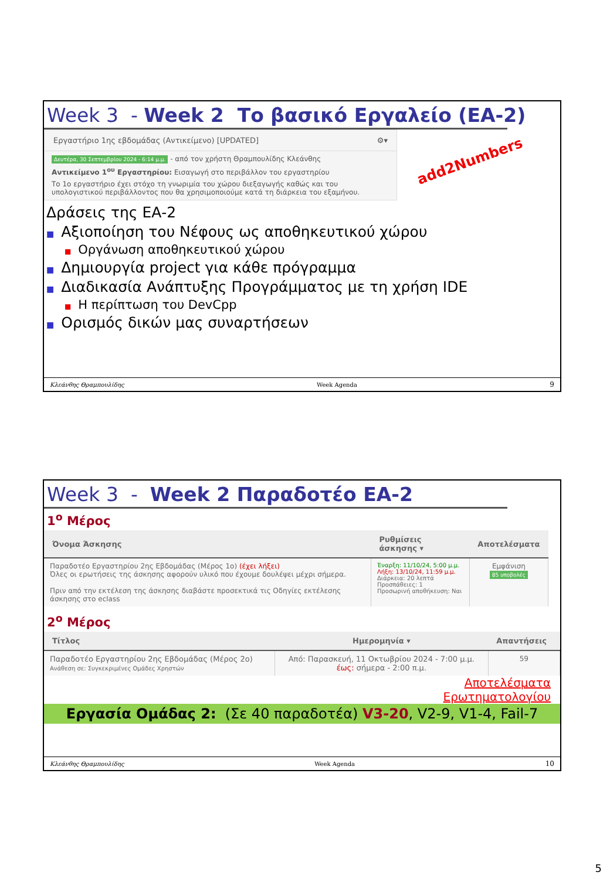Week 3 - Week 2 Το βασικό Εργαλείο (ΕΑ-2)
Εργαστήριο 1ης εβδομάδας (Αντικείμενο) [UPDATED] ⚙▾
Δευτέρα, 30 Σεπτεμβρίου 2024 - 6:14 μ.μ. - από τον χρήστη Θραμπουλίδης Κλεάνθης
Αντικείμενο 1<sup>ου</sup> Εργαστηρίου: Εισαγωγή στο περιβάλλον του εργαστηρίου
Το 1ο εργαστήριο έχει στόχο τη γνωριμία του χώρου διεξαγωγής καθώς και του υπολογιστικού περιβάλλοντος που θα χρησιμοποιούμε κατά τη διάρκεια του εξαμήνου.
add2Numbers
Δράσεις της ΕΑ-2
■ Αξιοποίηση του Νέφους ως αποθηκευτικού χώρου
■ Οργάνωση αποθηκευτικού χώρου
■ Δημιουργία project για κάθε πρόγραμμα
■ Διαδικασία Ανάπτυξης Προγράμματος με τη χρήση IDE
■ Η περίπτωση του DevCpp
■ Ορισμός δικών μας συναρτήσεων
Κλεάνθης Θραμπουλίδης Week Agenda 9
Week 3 - Week 2 Παραδοτέο ΕΑ-2
1<sup>ο</sup> Μέρος
| Όνομα Άσκησης | Ρυθμίσεις άσκησης ▾ | Αποτελέσματα |
| --- | --- | --- |
| Παραδοτέο Εργαστηρίου 2ης Εβδομάδας (Μέρος 1ο) (έχει λήξει) Όλες οι ερωτήσεις της άσκησης αφορούν υλικό που έχουμε δουλέψει μέχρι σήμερα. Πριν από την εκτέλεση της άσκησης διαβάστε προσεκτικά τις Οδηγίες εκτέλεσης άσκησης στο eclass | Έναρξη: 11/10/24, 5:00 μ.μ. Λήξη: 13/10/24, 11:59 μ.μ. Διάρκεια: 20 λεπτά Προσπάθειες: 1 Προσωρινή αποθήκευση: Ναι | Εμφάνιση 85 υποβολές |
2<sup>ο</sup> Μέρος
| Τίτλος | Ημερομηνία ▾ | Απαντήσεις |
| --- | --- | --- |
| Παραδοτέο Εργαστηρίου 2ης Εβδομάδας (Μέρος 2ο) Ανάθεση σε: Συγκεκριμένες Ομάδες Χρηστών | Από: Παρασκευή, 11 Οκτωβρίου 2024 - 7:00 μ.μ. έως: σήμερα - 2:00 π.μ. | 59 |
Αποτελέσματα
Ερωτηματολογίου
Εργασία Ομάδας 2: (Σε 40 παραδοτέα) V3-20, V2-9, V1-4, Fail-7
Κλεάνθης Θραμπουλίδης Week Agenda 10
5